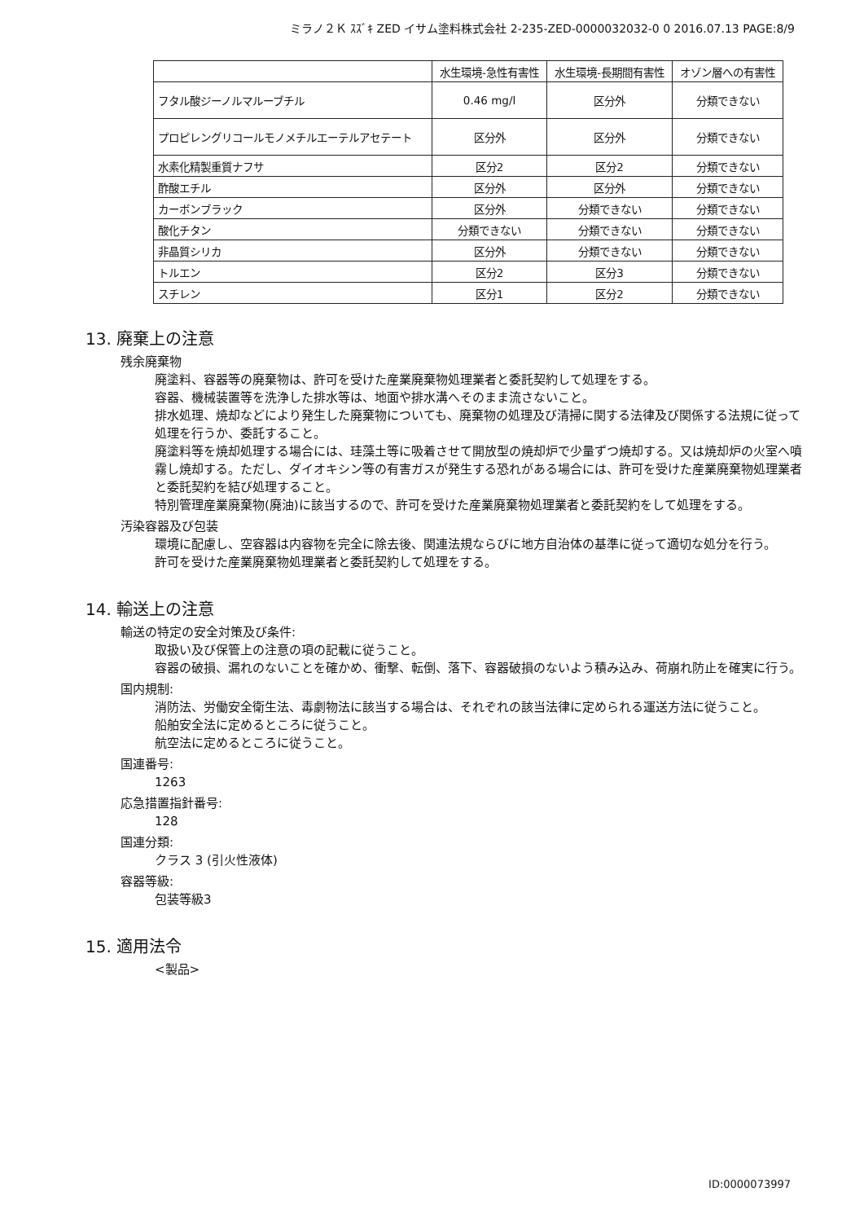ミラノ２Ｋ ｽｽﾞｷ ZED イサム塗料株式会社 2-235-ZED-0000032032-0 0 2016.07.13 PAGE:8/9
| | 水生環境-急性有害性 | 水生環境-長期間有害性 | オゾン層への有害性 |
| --- | --- | --- | --- |
| フタル酸ジーノルマルーブチル | 0.46 mg/l | 区分外 | 分類できない |
| プロピレングリコールモノメチルエーテルアセテート | 区分外 | 区分外 | 分類できない |
| 水素化精製重質ナフサ | 区分2 | 区分2 | 分類できない |
| 酢酸エチル | 区分外 | 区分外 | 分類できない |
| カーボンブラック | 区分外 | 分類できない | 分類できない |
| 酸化チタン | 分類できない | 分類できない | 分類できない |
| 非晶質シリカ | 区分外 | 分類できない | 分類できない |
| トルエン | 区分2 | 区分3 | 分類できない |
| スチレン | 区分1 | 区分2 | 分類できない |
13. 廃棄上の注意
残余廃棄物
廃塗料、容器等の廃棄物は、許可を受けた産業廃棄物処理業者と委託契約して処理をする。
容器、機械装置等を洗浄した排水等は、地面や排水溝へそのまま流さないこと。
排水処理、焼却などにより発生した廃棄物についても、廃棄物の処理及び清掃に関する法律及び関係する法規に従って処理を行うか、委託すること。
廃塗料等を焼却処理する場合には、珪藻土等に吸着させて開放型の焼却炉で少量ずつ焼却する。又は焼却炉の火室へ噴霧し焼却する。ただし、ダイオキシン等の有害ガスが発生する恐れがある場合には、許可を受けた産業廃棄物処理業者と委託契約を結び処理すること。
特別管理産業廃棄物(廃油)に該当するので、許可を受けた産業廃棄物処理業者と委託契約をして処理をする。
汚染容器及び包装
環境に配慮し、空容器は内容物を完全に除去後、関連法規ならびに地方自治体の基準に従って適切な処分を行う。
許可を受けた産業廃棄物処理業者と委託契約して処理をする。
14. 輸送上の注意
輸送の特定の安全対策及び条件:
取扱い及び保管上の注意の項の記載に従うこと。
容器の破損、漏れのないことを確かめ、衝撃、転倒、落下、容器破損のないよう積み込み、荷崩れ防止を確実に行う。
国内規制:
消防法、労働安全衛生法、毒劇物法に該当する場合は、それぞれの該当法律に定められる運送方法に従うこと。
船舶安全法に定めるところに従うこと。
航空法に定めるところに従うこと。
国連番号:
1263
応急措置指針番号:
128
国連分類:
クラス 3 (引火性液体)
容器等級:
包装等級3
15. 適用法令
<製品>
ID:0000073997